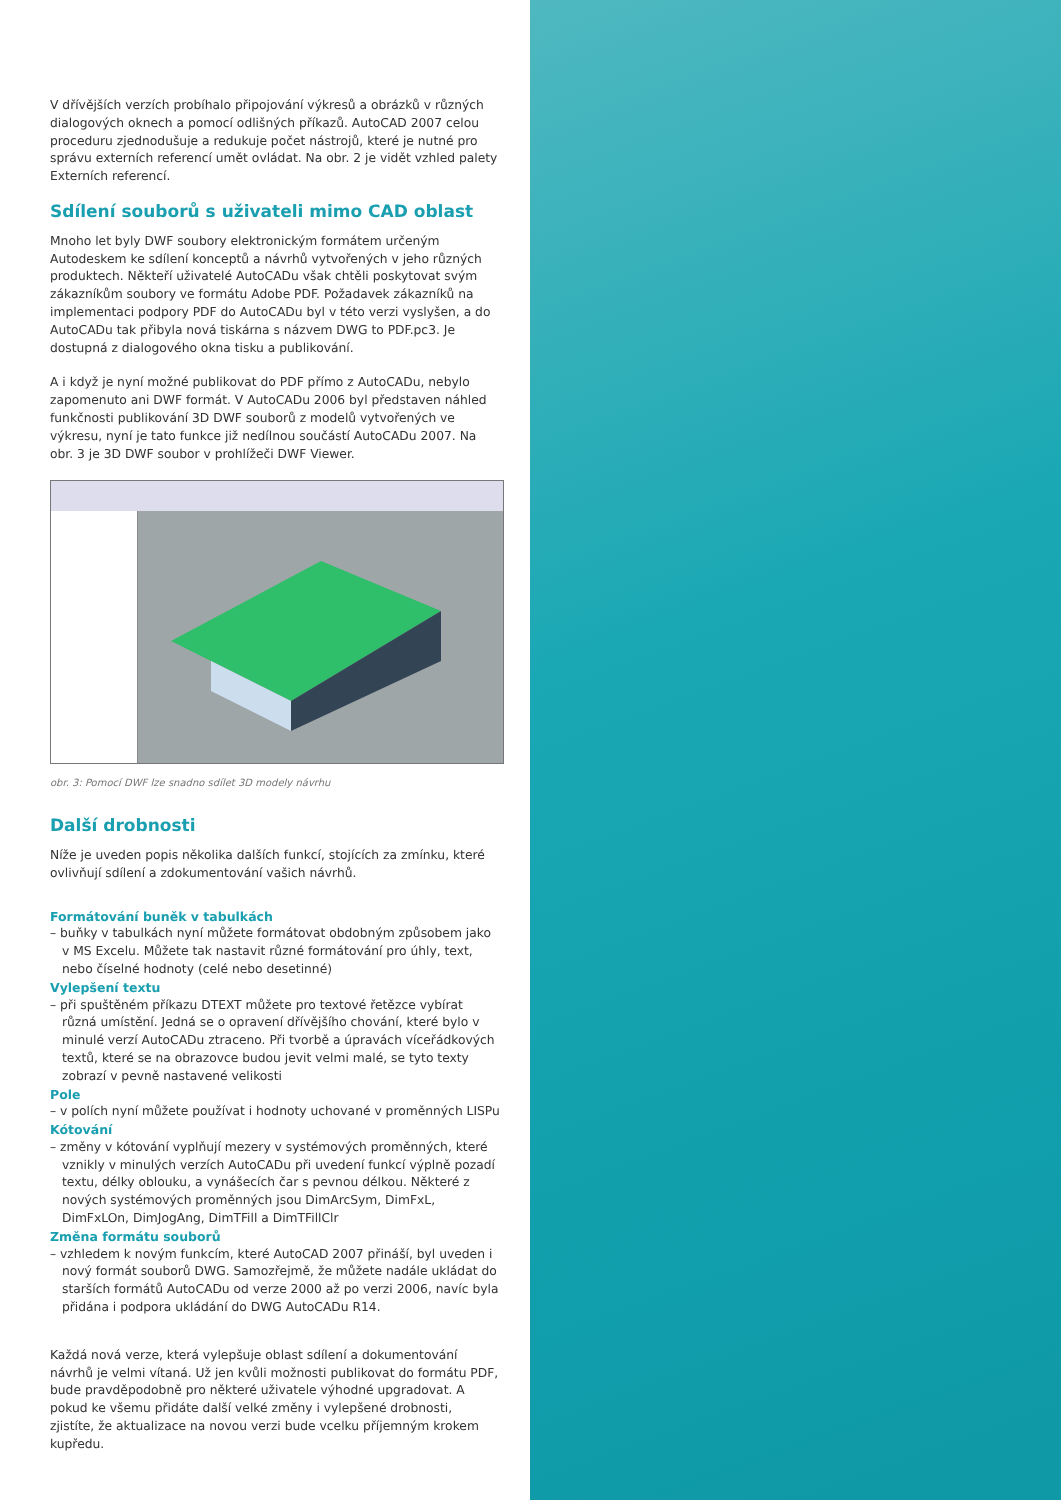V dřívějších verzích probíhalo připojování výkresů a obrázků v různých dialogových oknech a pomocí odlišných příkazů. AutoCAD 2007 celou proceduru zjednodušuje a redukuje počet nástrojů, které je nutné pro správu externích referencí umět ovládat. Na obr. 2 je vidět vzhled palety Externích referencí.
Sdílení souborů s uživateli mimo CAD oblast
Mnoho let byly DWF soubory elektronickým formátem určeným Autodeskem ke sdílení konceptů a návrhů vytvořených v jeho různých produktech. Někteří uživatelé AutoCADu však chtěli poskytovat svým zákazníkům soubory ve formátu Adobe PDF. Požadavek zákazníků na implementaci podpory PDF do AutoCADu byl v této verzi vyslyšen, a do AutoCADu tak přibyla nová tiskárna s názvem DWG to PDF.pc3. Je dostupná z dialogového okna tisku a publikování.
A i když je nyní možné publikovat do PDF přímo z AutoCADu, nebylo zapomenuto ani DWF formát. V AutoCADu 2006 byl představen náhled funkčnosti publikování 3D DWF souborů z modelů vytvořených ve výkresu, nyní je tato funkce již nedílnou součástí AutoCADu 2007. Na obr. 3 je 3D DWF soubor v prohlížeči DWF Viewer.
obr. 3: Pomocí DWF lze snadno sdílet 3D modely návrhu
Další drobnosti
Níže je uveden popis několika dalších funkcí, stojících za zmínku, které ovlivňují sdílení a zdokumentování vašich návrhů.
Formátování buněk v tabulkách
– buňky v tabulkách nyní můžete formátovat obdobným způsobem jako v MS Excelu. Můžete tak nastavit různé formátování pro úhly, text, nebo číselné hodnoty (celé nebo desetinné)
Vylepšení textu
– při spuštěném příkazu DTEXT můžete pro textové řetězce vybírat různá umístění. Jedná se o opravení dřívějšího chování, které bylo v minulé verzí AutoCADu ztraceno. Při tvorbě a úpravách víceřádkových textů, které se na obrazovce budou jevit velmi malé, se tyto texty zobrazí v pevně nastavené velikosti
Pole
– v polích nyní můžete používat i hodnoty uchované v proměnných LISPu
Kótování
– změny v kótování vyplňují mezery v systémových proměnných, které vznikly v minulých verzích AutoCADu při uvedení funkcí výplně pozadí textu, délky oblouku, a vynášecích čar s pevnou délkou. Některé z nových systémových proměnných jsou DimArcSym, DimFxL, DimFxLOn, DimJogAng, DimTFill a DimTFillClr
Změna formátu souborů
– vzhledem k novým funkcím, které AutoCAD 2007 přináší, byl uveden i nový formát souborů DWG. Samozřejmě, že můžete nadále ukládat do starších formátů AutoCADu od verze 2000 až po verzi 2006, navíc byla přidána i podpora ukládání do DWG AutoCADu R14.
Každá nová verze, která vylepšuje oblast sdílení a dokumentování návrhů je velmi vítaná. Už jen kvůli možnosti publikovat do formátu PDF, bude pravděpodobně pro některé uživatele výhodné upgradovat. A pokud ke všemu přidáte další velké změny i vylepšené drobnosti, zjistíte, že aktualizace na novou verzi bude vcelku příjemným krokem kupředu.